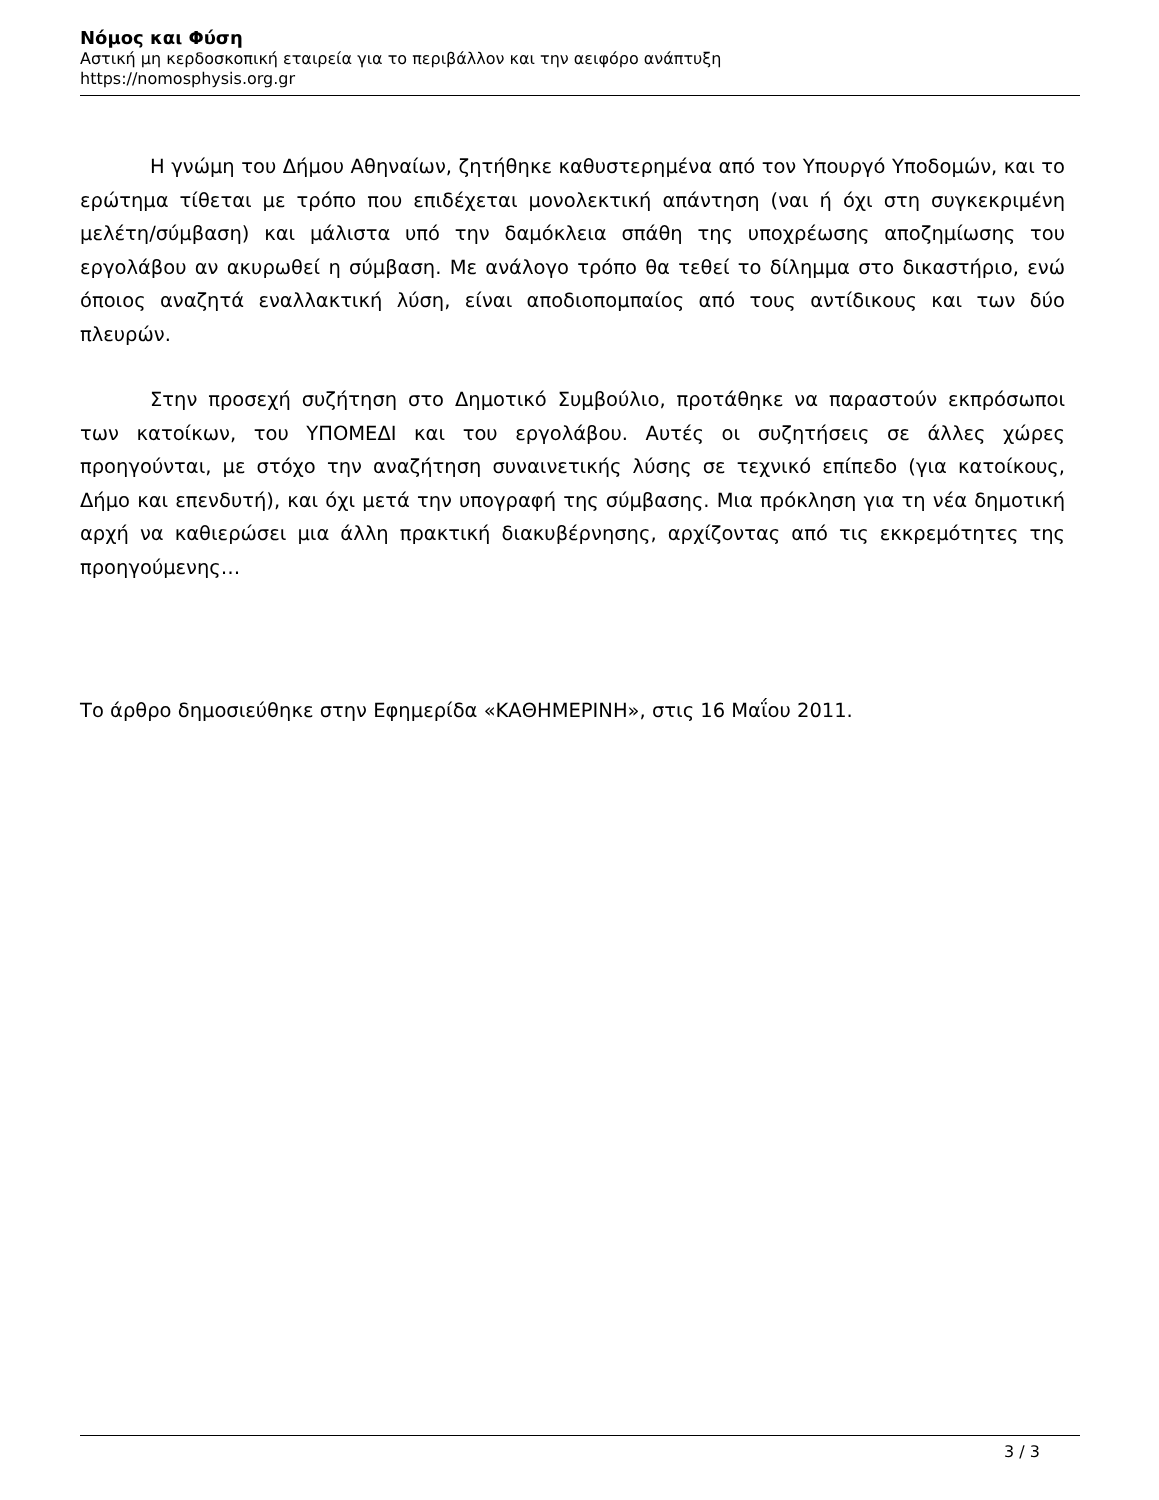Νόμος και Φύση
Αστική μη κερδοσκοπική εταιρεία για το περιβάλλον και την αειφόρο ανάπτυξη
https://nomosphysis.org.gr
Η γνώμη του Δήμου Αθηναίων, ζητήθηκε καθυστερημένα από τον Υπουργό Υποδομών, και το ερώτημα τίθεται με τρόπο που επιδέχεται μονολεκτική απάντηση (ναι ή όχι στη συγκεκριμένη μελέτη/σύμβαση) και μάλιστα υπό την δαμόκλεια σπάθη της υποχρέωσης αποζημίωσης του εργολάβου αν ακυρωθεί η σύμβαση. Με ανάλογο τρόπο θα τεθεί το δίλημμα στο δικαστήριο, ενώ όποιος αναζητά εναλλακτική λύση, είναι αποδιοπομπαίος από τους αντίδικους και των δύο πλευρών.
Στην προσεχή συζήτηση στο Δημοτικό Συμβούλιο, προτάθηκε να παραστούν εκπρόσωποι των κατοίκων, του ΥΠΟΜΕΔΙ και του εργολάβου. Αυτές οι συζητήσεις σε άλλες χώρες προηγούνται, με στόχο την αναζήτηση συναινετικής λύσης σε τεχνικό επίπεδο (για κατοίκους, Δήμο και επενδυτή), και όχι μετά την υπογραφή της σύμβασης. Μια πρόκληση για τη νέα δημοτική αρχή να καθιερώσει μια άλλη πρακτική διακυβέρνησης, αρχίζοντας από τις εκκρεμότητες της προηγούμενης…
Το άρθρο δημοσιεύθηκε στην Εφημερίδα «ΚΑΘΗΜΕΡΙΝΗ», στις 16 Μαΐου 2011.
3 / 3